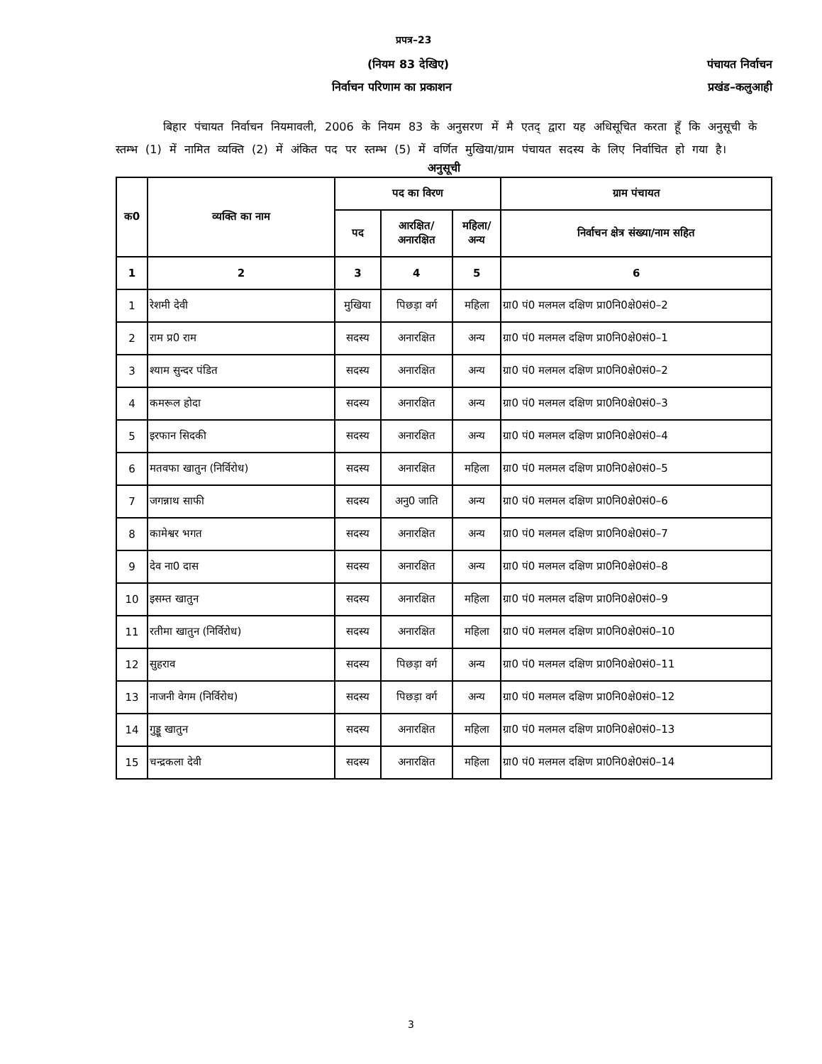प्रपत्र–23
(नियम 83 देखिए) पंचायत निर्वाचन
निर्वाचन परिणाम का प्रकाशन प्रखंड–कलुआही
बिहार पंचायत निर्वाचन नियमावली, 2006 के नियम 83 के अनुसरण में मै एतद् द्वारा यह अधिसूचित करता हूँ कि अनुसूची के स्तम्भ (1) में नामित व्यक्ति (2) में अंकित पद पर स्तम्भ (5) में वर्णित मुखिया/ग्राम पंचायत सदस्य के लिए निर्वाचित हो गया है।
अनुसूची
| क0 | व्यक्ति का नाम | पद का विरण | | | ग्राम पंचायत |
| --- | --- | --- | --- | --- | --- |
| | | पद | आरक्षित/ अनारक्षित | महिला/ अन्य | निर्वाचन क्षेत्र संख्या/नाम सहित |
| 1 | 2 | 3 | 4 | 5 | 6 |
| 1 | रेशमी देवी | मुखिया | पिछड़ा वर्ग | महिला | ग्रा0 पं0 मलमल दक्षिण प्रा0नि0क्षे0सं0–2 |
| 2 | राम प्र0 राम | सदस्य | अनारक्षित | अन्य | ग्रा0 पं0 मलमल दक्षिण प्रा0नि0क्षे0सं0–1 |
| 3 | श्याम सुन्दर पंडित | सदस्य | अनारक्षित | अन्य | ग्रा0 पं0 मलमल दक्षिण प्रा0नि0क्षे0सं0–2 |
| 4 | कमरूल होदा | सदस्य | अनारक्षित | अन्य | ग्रा0 पं0 मलमल दक्षिण प्रा0नि0क्षे0सं0–3 |
| 5 | इरफान सिदकी | सदस्य | अनारक्षित | अन्य | ग्रा0 पं0 मलमल दक्षिण प्रा0नि0क्षे0सं0–4 |
| 6 | मतवफा खातुन (निर्विरोध) | सदस्य | अनारक्षित | महिला | ग्रा0 पं0 मलमल दक्षिण प्रा0नि0क्षे0सं0–5 |
| 7 | जगन्नाथ साफी | सदस्य | अनु0 जाति | अन्य | ग्रा0 पं0 मलमल दक्षिण प्रा0नि0क्षे0सं0–6 |
| 8 | कामेश्वर भगत | सदस्य | अनारक्षित | अन्य | ग्रा0 पं0 मलमल दक्षिण प्रा0नि0क्षे0सं0–7 |
| 9 | देव ना0 दास | सदस्य | अनारक्षित | अन्य | ग्रा0 पं0 मलमल दक्षिण प्रा0नि0क्षे0सं0–8 |
| 10 | इसम्त खातुन | सदस्य | अनारक्षित | महिला | ग्रा0 पं0 मलमल दक्षिण प्रा0नि0क्षे0सं0–9 |
| 11 | रतीमा खातुन (निर्विरोध) | सदस्य | अनारक्षित | महिला | ग्रा0 पं0 मलमल दक्षिण प्रा0नि0क्षे0सं0–10 |
| 12 | सुहराव | सदस्य | पिछड़ा वर्ग | अन्य | ग्रा0 पं0 मलमल दक्षिण प्रा0नि0क्षे0सं0–11 |
| 13 | नाजनी वेगम (निर्विरोध) | सदस्य | पिछड़ा वर्ग | अन्य | ग्रा0 पं0 मलमल दक्षिण प्रा0नि0क्षे0सं0–12 |
| 14 | गुड्डू खातुन | सदस्य | अनारक्षित | महिला | ग्रा0 पं0 मलमल दक्षिण प्रा0नि0क्षे0सं0–13 |
| 15 | चन्द्रकला देवी | सदस्य | अनारक्षित | महिला | ग्रा0 पं0 मलमल दक्षिण प्रा0नि0क्षे0सं0–14 |
3